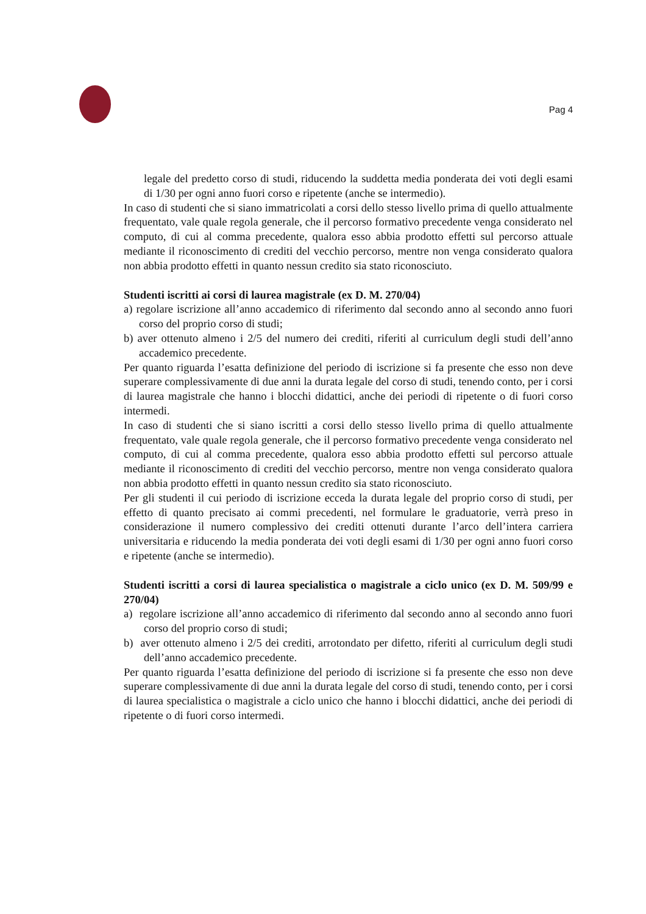Pag 4
legale del predetto corso di studi, riducendo la suddetta media ponderata dei voti degli esami di 1/30 per ogni anno fuori corso e ripetente (anche se intermedio).
In caso di studenti che si siano immatricolati a corsi dello stesso livello prima di quello attualmente frequentato, vale quale regola generale, che il percorso formativo precedente venga considerato nel computo, di cui al comma precedente, qualora esso abbia prodotto effetti sul percorso attuale mediante il riconoscimento di crediti del vecchio percorso, mentre non venga considerato qualora non abbia prodotto effetti in quanto nessun credito sia stato riconosciuto.
Studenti iscritti ai corsi di laurea magistrale (ex D. M. 270/04)
a) regolare iscrizione all’anno accademico di riferimento dal secondo anno al secondo anno fuori corso del proprio corso di studi;
b) aver ottenuto almeno i 2/5 del numero dei crediti, riferiti al curriculum degli studi dell’anno accademico precedente.
Per quanto riguarda l’esatta definizione del periodo di iscrizione si fa presente che esso non deve superare complessivamente di due anni la durata legale del corso di studi, tenendo conto, per i corsi di laurea magistrale che hanno i blocchi didattici, anche dei periodi di ripetente o di fuori corso intermedi.
In caso di studenti che si siano iscritti a corsi dello stesso livello prima di quello attualmente frequentato, vale quale regola generale, che il percorso formativo precedente venga considerato nel computo, di cui al comma precedente, qualora esso abbia prodotto effetti sul percorso attuale mediante il riconoscimento di crediti del vecchio percorso, mentre non venga considerato qualora non abbia prodotto effetti in quanto nessun credito sia stato riconosciuto.
Per gli studenti il cui periodo di iscrizione ecceda la durata legale del proprio corso di studi, per effetto di quanto precisato ai commi precedenti, nel formulare le graduatorie, verrà preso in considerazione il numero complessivo dei crediti ottenuti durante l’arco dell’intera carriera universitaria e riducendo la media ponderata dei voti degli esami di 1/30 per ogni anno fuori corso e ripetente (anche se intermedio).
Studenti iscritti a corsi di laurea specialistica o magistrale a ciclo unico (ex D. M. 509/99 e 270/04)
a) regolare iscrizione all’anno accademico di riferimento dal secondo anno al secondo anno fuori corso del proprio corso di studi;
b) aver ottenuto almeno i 2/5 dei crediti, arrotondato per difetto, riferiti al curriculum degli studi dell’anno accademico precedente.
Per quanto riguarda l’esatta definizione del periodo di iscrizione si fa presente che esso non deve superare complessivamente di due anni la durata legale del corso di studi, tenendo conto, per i corsi di laurea specialistica o magistrale a ciclo unico che hanno i blocchi didattici, anche dei periodi di ripetente o di fuori corso intermedi.